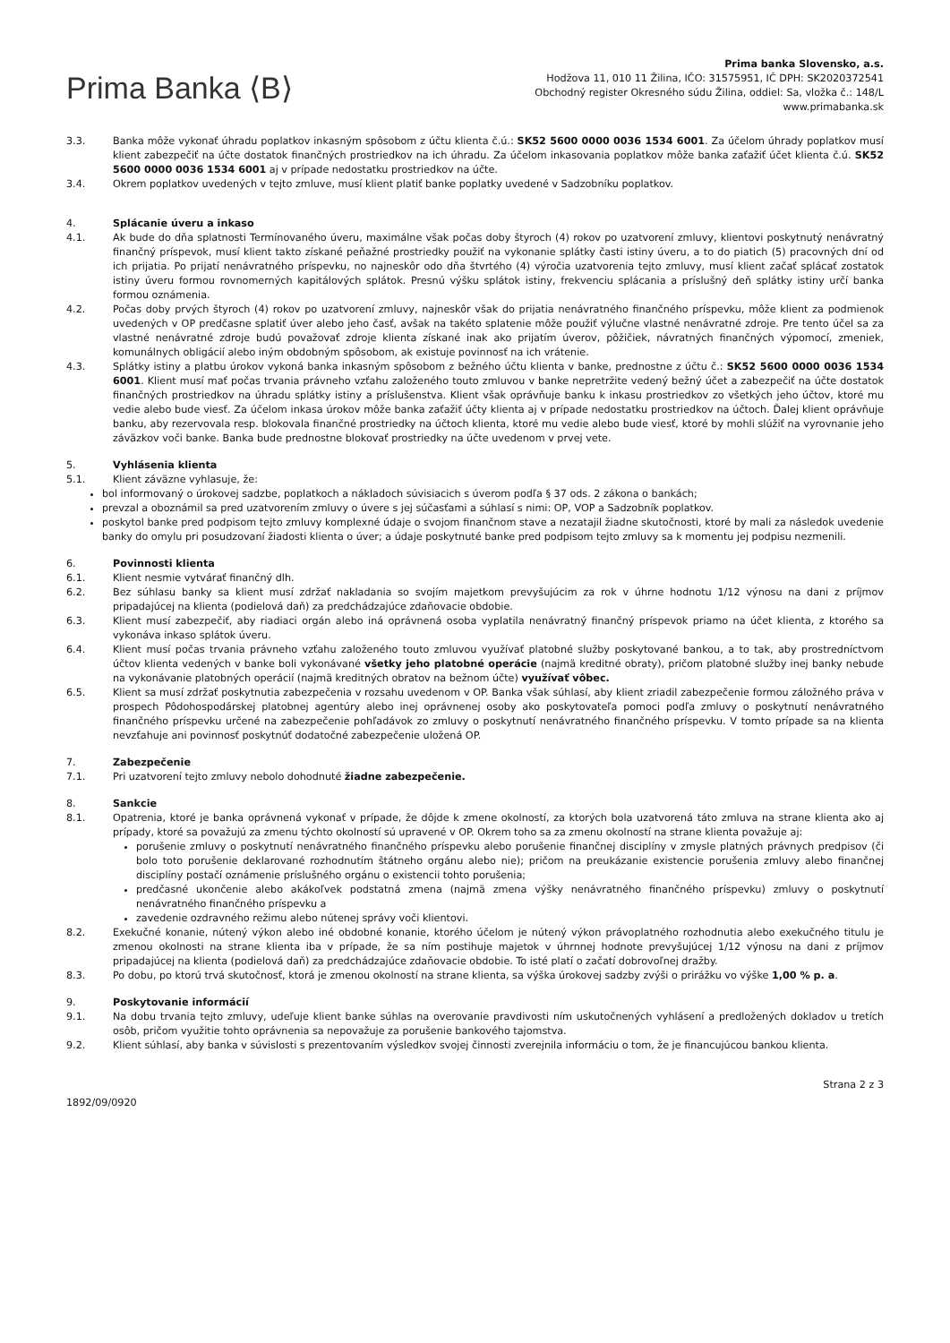Prima Banka ⟨B⟩
Prima banka Slovensko, a.s.
Hodžova 11, 010 11 Žilina, IČO: 31575951, IČ DPH: SK2020372541
Obchodný register Okresného súdu Žilina, oddiel: Sa, vložka č.: 148/L
www.primabanka.sk
3.3. Banka môže vykonať úhradu poplatkov inkasným spôsobom z účtu klienta č.ú.: SK52 5600 0000 0036 1534 6001. Za účelom úhrady poplatkov musí klient zabezpečiť na účte dostatok finančných prostriedkov na ich úhradu. Za účelom inkasovania poplatkov môže banka zaťažiť účet klienta č.ú. SK52 5600 0000 0036 1534 6001 aj v prípade nedostatku prostriedkov na účte.
3.4. Okrem poplatkov uvedených v tejto zmluve, musí klient platiť banke poplatky uvedené v Sadzobníku poplatkov.
4. Splácanie úveru a inkaso
4.1. Ak bude do dňa splatnosti Termínovaného úveru, maximálne však počas doby štyroch (4) rokov po uzatvorení zmluvy, klientovi poskytnutý nenávratný finančný príspevok, musí klient takto získané peňažné prostriedky použiť na vykonanie splátky časti istiny úveru, a to do piatich (5) pracovných dní od ich prijatia. Po prijatí nenávratného príspevku, no najneskôr odo dňa štvrtého (4) výročia uzatvorenia tejto zmluvy, musí klient začať splácať zostatok istiny úveru formou rovnomerných kapitálových splátok. Presnú výšku splátok istiny, frekvenciu splácania a príslušný deň splátky istiny určí banka formou oznámenia.
4.2. Počas doby prvých štyroch (4) rokov po uzatvorení zmluvy, najneskôr však do prijatia nenávratného finančného príspevku, môže klient za podmienok uvedených v OP predčasne splatiť úver alebo jeho časť, avšak na takéto splatenie môže použiť výlučne vlastné nenávratné zdroje. Pre tento účel sa za vlastné nenávratné zdroje budú považovať zdroje klienta získané inak ako prijatím úverov, pôžičiek, návratných finančných výpomocí, zmeniek, komunálnych obligácií alebo iným obdobným spôsobom, ak existuje povinnosť na ich vrátenie.
4.3. Splátky istiny a platbu úrokov vykoná banka inkasným spôsobom z bežného účtu klienta v banke, prednostne z účtu č.: SK52 5600 0000 0036 1534 6001. Klient musí mať počas trvania právneho vzťahu založeného touto zmluvou v banke nepretržite vedený bežný účet a zabezpečiť na účte dostatok finančných prostriedkov na úhradu splátky istiny a príslušenstva. Klient však oprávňuje banku k inkasu prostriedkov zo všetkých jeho účtov, ktoré mu vedie alebo bude viesť. Za účelom inkasa úrokov môže banka zaťažiť účty klienta aj v prípade nedostatku prostriedkov na účtoch. Ďalej klient oprávňuje banku, aby rezervovala resp. blokovala finančné prostriedky na účtoch klienta, ktoré mu vedie alebo bude viesť, ktoré by mohli slúžiť na vyrovnanie jeho záväzkov voči banke. Banka bude prednostne blokovať prostriedky na účte uvedenom v prvej vete.
5. Vyhlásenia klienta
5.1. Klient záväzne vyhlasuje, že:
bol informovaný o úrokovej sadzbe, poplatkoch a nákladoch súvisiacich s úverom podľa § 37 ods. 2 zákona o bankách;
prevzal a oboznámil sa pred uzatvorením zmluvy o úvere s jej súčasťami a súhlasí s nimi: OP, VOP a Sadzobník poplatkov.
poskytol banke pred podpisom tejto zmluvy komplexné údaje o svojom finančnom stave a nezatajil žiadne skutočnosti, ktoré by mali za následok uvedenie banky do omylu pri posudzovaní žiadosti klienta o úver; a údaje poskytnuté banke pred podpisom tejto zmluvy sa k momentu jej podpisu nezmenili.
6. Povinnosti klienta
6.1. Klient nesmie vytvárať finančný dlh.
6.2. Bez súhlasu banky sa klient musí zdržať nakladania so svojím majetkom prevyšujúcim za rok v úhrne hodnotu 1/12 výnosu na dani z príjmov pripadajúcej na klienta (podielová daň) za predchádzajúce zdaňovacie obdobie.
6.3. Klient musí zabezpečiť, aby riadiaci orgán alebo iná oprávnená osoba vyplatila nenávratný finančný príspevok priamo na účet klienta, z ktorého sa vykonáva inkaso splátok úveru.
6.4. Klient musí počas trvania právneho vzťahu založeného touto zmluvou využívať platobné služby poskytované bankou, a to tak, aby prostredníctvom účtov klienta vedených v banke boli vykonávané všetky jeho platobné operácie (najmä kreditné obraty), pričom platobné služby inej banky nebude na vykonávanie platobných operácií (najmä kreditných obratov na bežnom účte) využívať vôbec.
6.5. Klient sa musí zdržať poskytnutia zabezpečenia v rozsahu uvedenom v OP. Banka však súhlasí, aby klient zriadil zabezpečenie formou záložného práva v prospech Pôdohospodárskej platobnej agentúry alebo inej oprávnenej osoby ako poskytovateľa pomoci podľa zmluvy o poskytnutí nenávratného finančného príspevku určené na zabezpečenie pohľadávok zo zmluvy o poskytnutí nenávratného finančného príspevku. V tomto prípade sa na klienta nevzťahuje ani povinnosť poskytnúť dodatočné zabezpečenie uložená OP.
7. Zabezpečenie
7.1. Pri uzatvorení tejto zmluvy nebolo dohodnuté žiadne zabezpečenie.
8. Sankcie
8.1. Opatrenia, ktoré je banka oprávnená vykonať v prípade, že dôjde k zmene okolností, za ktorých bola uzatvorená táto zmluva na strane klienta ako aj prípady, ktoré sa považujú za zmenu týchto okolností sú upravené v OP. Okrem toho sa za zmenu okolností na strane klienta považuje aj:
porušenie zmluvy o poskytnutí nenávratného finančného príspevku alebo porušenie finančnej disciplíny v zmysle platných právnych predpisov (či bolo toto porušenie deklarované rozhodnutím štátneho orgánu alebo nie); pričom na preukázanie existencie porušenia zmluvy alebo finančnej disciplíny postačí oznámenie príslušného orgánu o existencii tohto porušenia;
predčasné ukončenie alebo akákoľvek podstatná zmena (najmä zmena výšky nenávratného finančného príspevku) zmluvy o poskytnutí nenávratného finančného príspevku a
zavedenie ozdravného režimu alebo nútenej správy voči klientovi.
8.2. Exekučné konanie, nútený výkon alebo iné obdobné konanie, ktorého účelom je nútený výkon právoplatného rozhodnutia alebo exekučného titulu je zmenou okolnosti na strane klienta iba v prípade, že sa ním postihuje majetok v úhrnnej hodnote prevyšujúcej 1/12 výnosu na dani z príjmov pripadajúcej na klienta (podielová daň) za predchádzajúce zdaňovacie obdobie. To isté platí o začatí dobrovoľnej dražby.
8.3. Po dobu, po ktorú trvá skutočnosť, ktorá je zmenou okolností na strane klienta, sa výška úrokovej sadzby zvýši o prirážku vo výške 1,00 % p. a.
9. Poskytovanie informácií
9.1. Na dobu trvania tejto zmluvy, udeľuje klient banke súhlas na overovanie pravdivosti ním uskutočnených vyhlásení a predložených dokladov u tretích osôb, pričom využitie tohto oprávnenia sa nepovažuje za porušenie bankového tajomstva.
9.2. Klient súhlasí, aby banka v súvislosti s prezentovaním výsledkov svojej činnosti zverejnila informáciu o tom, že je financujúcou bankou klienta.
1892/09/0920
Strana 2 z 3